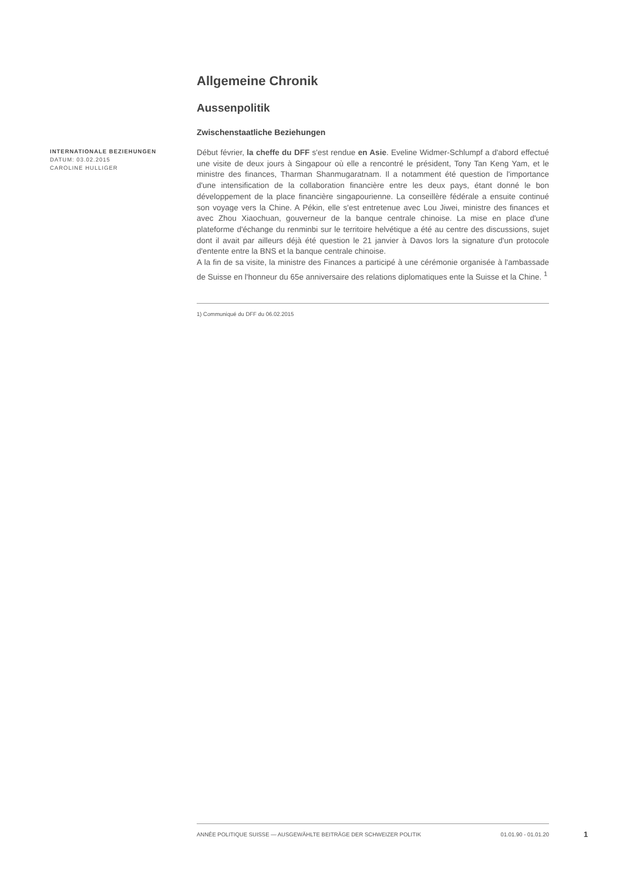Allgemeine Chronik
Aussenpolitik
Zwischenstaatliche Beziehungen
INTERNATIONALE BEZIEHUNGEN
DATUM: 03.02.2015
CAROLINE HULLIGER
Début février, la cheffe du DFF s'est rendue en Asie. Eveline Widmer-Schlumpf a d'abord effectué une visite de deux jours à Singapour où elle a rencontré le président, Tony Tan Keng Yam, et le ministre des finances, Tharman Shanmugaratnam. Il a notamment été question de l'importance d'une intensification de la collaboration financière entre les deux pays, étant donné le bon développement de la place financière singapourienne. La conseillère fédérale a ensuite continué son voyage vers la Chine. A Pékin, elle s'est entretenue avec Lou Jiwei, ministre des finances et avec Zhou Xiaochuan, gouverneur de la banque centrale chinoise. La mise en place d'une plateforme d'échange du renminbi sur le territoire helvétique a été au centre des discussions, sujet dont il avait par ailleurs déjà été question le 21 janvier à Davos lors la signature d'un protocole d'entente entre la BNS et la banque centrale chinoise.
A la fin de sa visite, la ministre des Finances a participé à une cérémonie organisée à l'ambassade de Suisse en l'honneur du 65e anniversaire des relations diplomatiques ente la Suisse et la Chine. <sup>1</sup>
1) Communiqué du DFF du 06.02.2015
ANNÉE POLITIQUE SUISSE — AUSGEWÄHLTE BEITRÄGE DER SCHWEIZER POLITIK 01.01.90 - 01.01.20
1